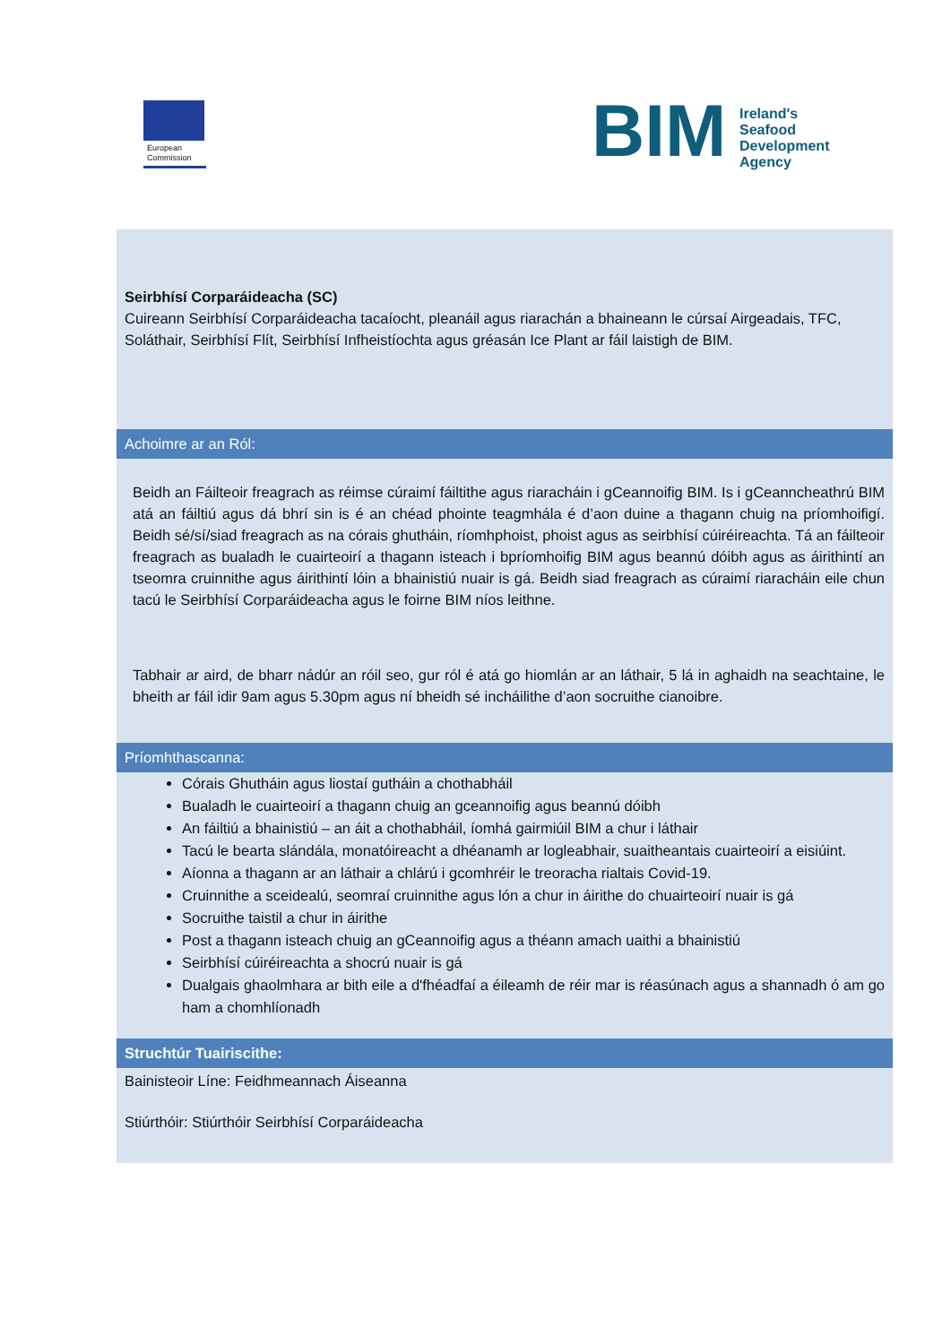European
Commission
BIM
Ireland's Seafood Development Agency
Seirbhísí Corparáideacha (SC)
Cuireann Seirbhísí Corparáideacha tacaíocht, pleanáil agus riarachán a bhaineann le cúrsaí Airgeadais, TFC, Soláthair, Seirbhísí Flít, Seirbhísí Infheistíochta agus gréasán Ice Plant ar fáil laistigh de BIM.
Achoimre ar an Ról:
Beidh an Fáilteoir freagrach as réimse cúraimí fáiltithe agus riaracháin i gCeannoifig BIM. Is i gCeanncheathrú BIM atá an fáiltiú agus dá bhrí sin is é an chéad phointe teagmhála é d’aon duine a thagann chuig na príomhoifigí. Beidh sé/sí/siad freagrach as na córais ghutháin, ríomhphoist, phoist agus as seirbhísí cúiréireachta. Tá an fáilteoir freagrach as bualadh le cuairteoirí a thagann isteach i bpríomhoifig BIM agus beannú dóibh agus as áirithintí an tseomra cruinnithe agus áirithintí lóin a bhainistiú nuair is gá. Beidh siad freagrach as cúraimí riaracháin eile chun tacú le Seirbhísí Corparáideacha agus le foirne BIM níos leithne.
Tabhair ar aird, de bharr nádúr an róil seo, gur ról é atá go hiomlán ar an láthair, 5 lá in aghaidh na seachtaine, le bheith ar fáil idir 9am agus 5.30pm agus ní bheidh sé incháilithe d’aon socruithe cianoibre.
Príomhthascanna:
Córais Ghutháin agus liostaí gutháin a chothabháil
Bualadh le cuairteoirí a thagann chuig an gceannoifig agus beannú dóibh
An fáiltiú a bhainistiú – an áit a chothabháil, íomhá gairmiúil BIM a chur i láthair
Tacú le bearta slándála, monatóireacht a dhéanamh ar logleabhair, suaitheantais cuairteoirí a eisiúint.
Aíonna a thagann ar an láthair a chlárú i gcomhréir le treoracha rialtais Covid-19.
Cruinnithe a sceidealú, seomraí cruinnithe agus lón a chur in áirithe do chuairteoirí nuair is gá
Socruithe taistil a chur in áirithe
Post a thagann isteach chuig an gCeannoifig agus a théann amach uaithi a bhainistiú
Seirbhísí cúiréireachta a shocrú nuair is gá
Dualgais ghaolmhara ar bith eile a d'fhéadfaí a éileamh de réir mar is réasúnach agus a shannadh ó am go ham a chomhlíonadh
Struchtúr Tuairiscithe:
Bainisteoir Líne: Feidhmeannach Áiseanna
Stiúrthóir: Stiúrthóir Seirbhísí Corparáideacha